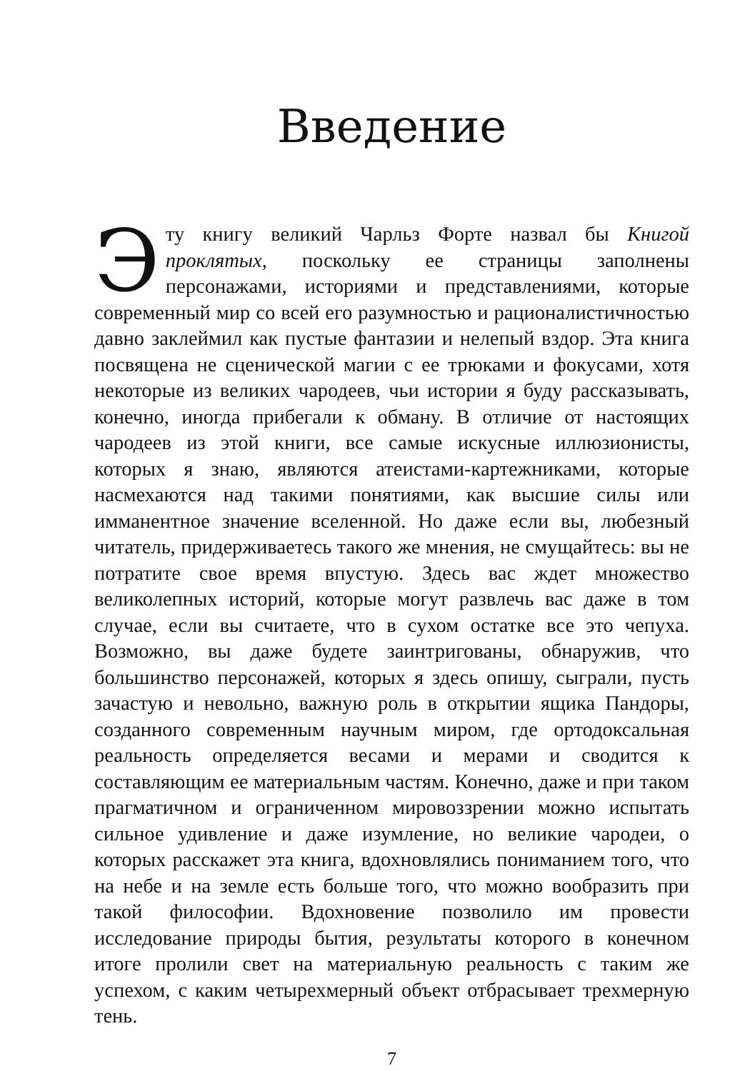Введение
Эту книгу великий Чарльз Форте назвал бы Книгой проклятых, поскольку ее страницы заполнены персонажами, историями и представлениями, которые современный мир со всей его разумностью и рационалистичностью давно заклеймил как пустые фантазии и нелепый вздор. Эта книга посвящена не сценической магии с ее трюками и фокусами, хотя некоторые из великих чародеев, чьи истории я буду рассказывать, конечно, иногда прибегали к обману. В отличие от настоящих чародеев из этой книги, все самые искусные иллюзионисты, которых я знаю, являются атеистами-картежниками, которые насмехаются над такими понятиями, как высшие силы или имманентное значение вселенной. Но даже если вы, любезный читатель, придерживаетесь такого же мнения, не смущайтесь: вы не потратите свое время впустую. Здесь вас ждет множество великолепных историй, которые могут развлечь вас даже в том случае, если вы считаете, что в сухом остатке все это чепуха. Возможно, вы даже будете заинтригованы, обнаружив, что большинство персонажей, которых я здесь опишу, сыграли, пусть зачастую и невольно, важную роль в открытии ящика Пандоры, созданного современным научным миром, где ортодоксальная реальность определяется весами и мерами и сводится к составляющим ее материальным частям. Конечно, даже и при таком прагматичном и ограниченном мировоззрении можно испытать сильное удивление и даже изумление, но великие чародеи, о которых расскажет эта книга, вдохновлялись пониманием того, что на небе и на земле есть больше того, что можно вообразить при такой философии. Вдохновение позволило им провести исследование природы бытия, результаты которого в конечном итоге пролили свет на материальную реальность с таким же успехом, с каким четырехмерный объект отбрасывает трехмерную тень.
7